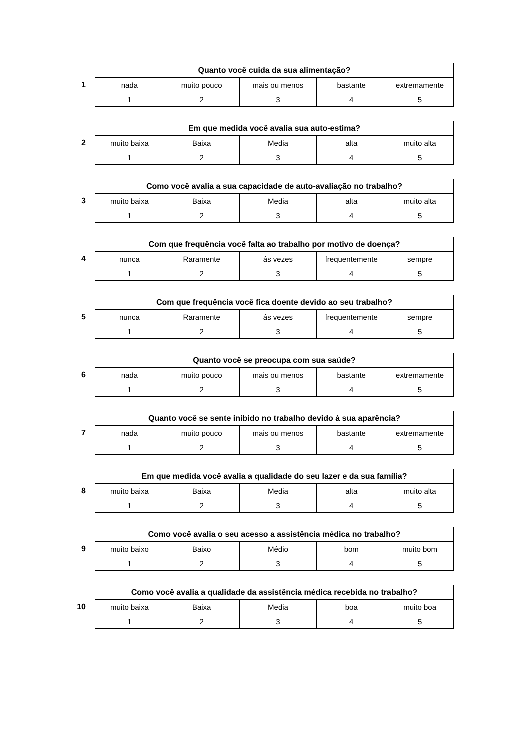1
| Quanto você cuida da sua alimentação? | | | | |
| --- | --- | --- | --- | --- |
| nada | muito pouco | mais ou menos | bastante | extremamente |
| 1 | 2 | 3 | 4 | 5 |
2
| Em que medida você avalia sua auto-estima? | | | | |
| --- | --- | --- | --- | --- |
| muito baixa | Baixa | Media | alta | muito alta |
| 1 | 2 | 3 | 4 | 5 |
3
| Como você avalia a sua capacidade de auto-avaliação no trabalho? | | | | |
| --- | --- | --- | --- | --- |
| muito baixa | Baixa | Media | alta | muito alta |
| 1 | 2 | 3 | 4 | 5 |
4
| Com que frequência você falta ao trabalho por motivo de doença? | | | | |
| --- | --- | --- | --- | --- |
| nunca | Raramente | ás vezes | frequentemente | sempre |
| 1 | 2 | 3 | 4 | 5 |
5
| Com que frequência você fica doente devido ao seu trabalho? | | | | |
| --- | --- | --- | --- | --- |
| nunca | Raramente | ás vezes | frequentemente | sempre |
| 1 | 2 | 3 | 4 | 5 |
6
| Quanto você se preocupa com sua saúde? | | | | |
| --- | --- | --- | --- | --- |
| nada | muito pouco | mais ou menos | bastante | extremamente |
| 1 | 2 | 3 | 4 | 5 |
7
| Quanto você se sente inibido no trabalho devido à sua aparência? | | | | |
| --- | --- | --- | --- | --- |
| nada | muito pouco | mais ou menos | bastante | extremamente |
| 1 | 2 | 3 | 4 | 5 |
8
| Em que medida você avalia a qualidade do seu lazer e da sua família? | | | | |
| --- | --- | --- | --- | --- |
| muito baixa | Baixa | Media | alta | muito alta |
| 1 | 2 | 3 | 4 | 5 |
9
| Como você avalia o seu acesso a assistência médica no trabalho? | | | | |
| --- | --- | --- | --- | --- |
| muito baixo | Baixo | Médio | bom | muito bom |
| 1 | 2 | 3 | 4 | 5 |
10
| Como você avalia a qualidade da assistência médica recebida no trabalho? | | | | |
| --- | --- | --- | --- | --- |
| muito baixa | Baixa | Media | boa | muito boa |
| 1 | 2 | 3 | 4 | 5 |